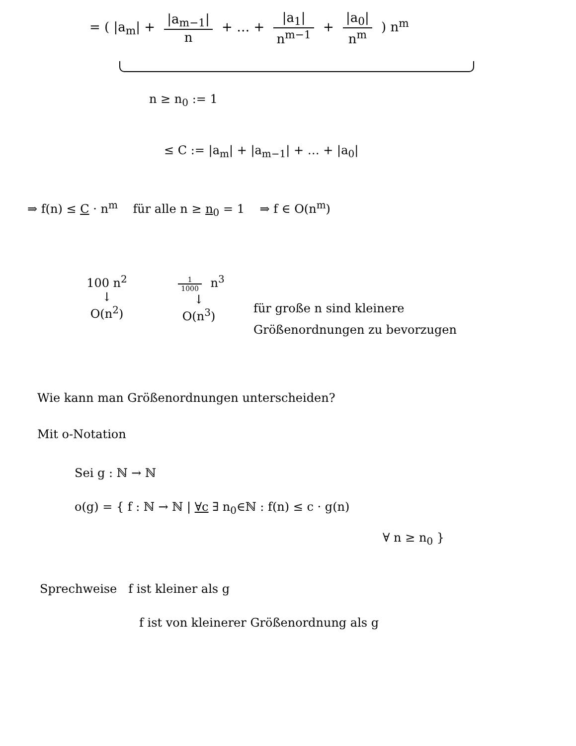= ( |a<sub>m</sub>| + |a<sub>m−1</sub>| n + … + |a<sub>1</sub>| n<sup>m−1</sup> + |a<sub>0</sub>| n<sup>m</sup> ) n<sup>m</sup>
n ≥ n<sub>0</sub> := 1
≤ C := |a<sub>m</sub>| + |a<sub>m−1</sub>| + … + |a<sub>0</sub>|
⇒ f(n) ≤ C · n<sup>m</sup> für alle n ≥ n<sub>0</sub> = 1 ⇒ f ∈ O(n<sup>m</sup>)
100 n<sup>2</sup>
↓
O(n<sup>2</sup>)
1 1000 n<sup>3</sup>
↓
O(n<sup>3</sup>)
für große n sind kleinere
Größenordnungen zu bevorzugen
Wie kann man Größenordnungen unterscheiden?
Mit o-Notation
Sei g : ℕ → ℕ
o(g) = { f : ℕ → ℕ | ∀c ∃ n<sub>0</sub>∈ℕ : f(n) ≤ c · g(n)
∀ n ≥ n<sub>0</sub> }
Sprechweise f ist kleiner als g
f ist von kleinerer Größenordnung als g